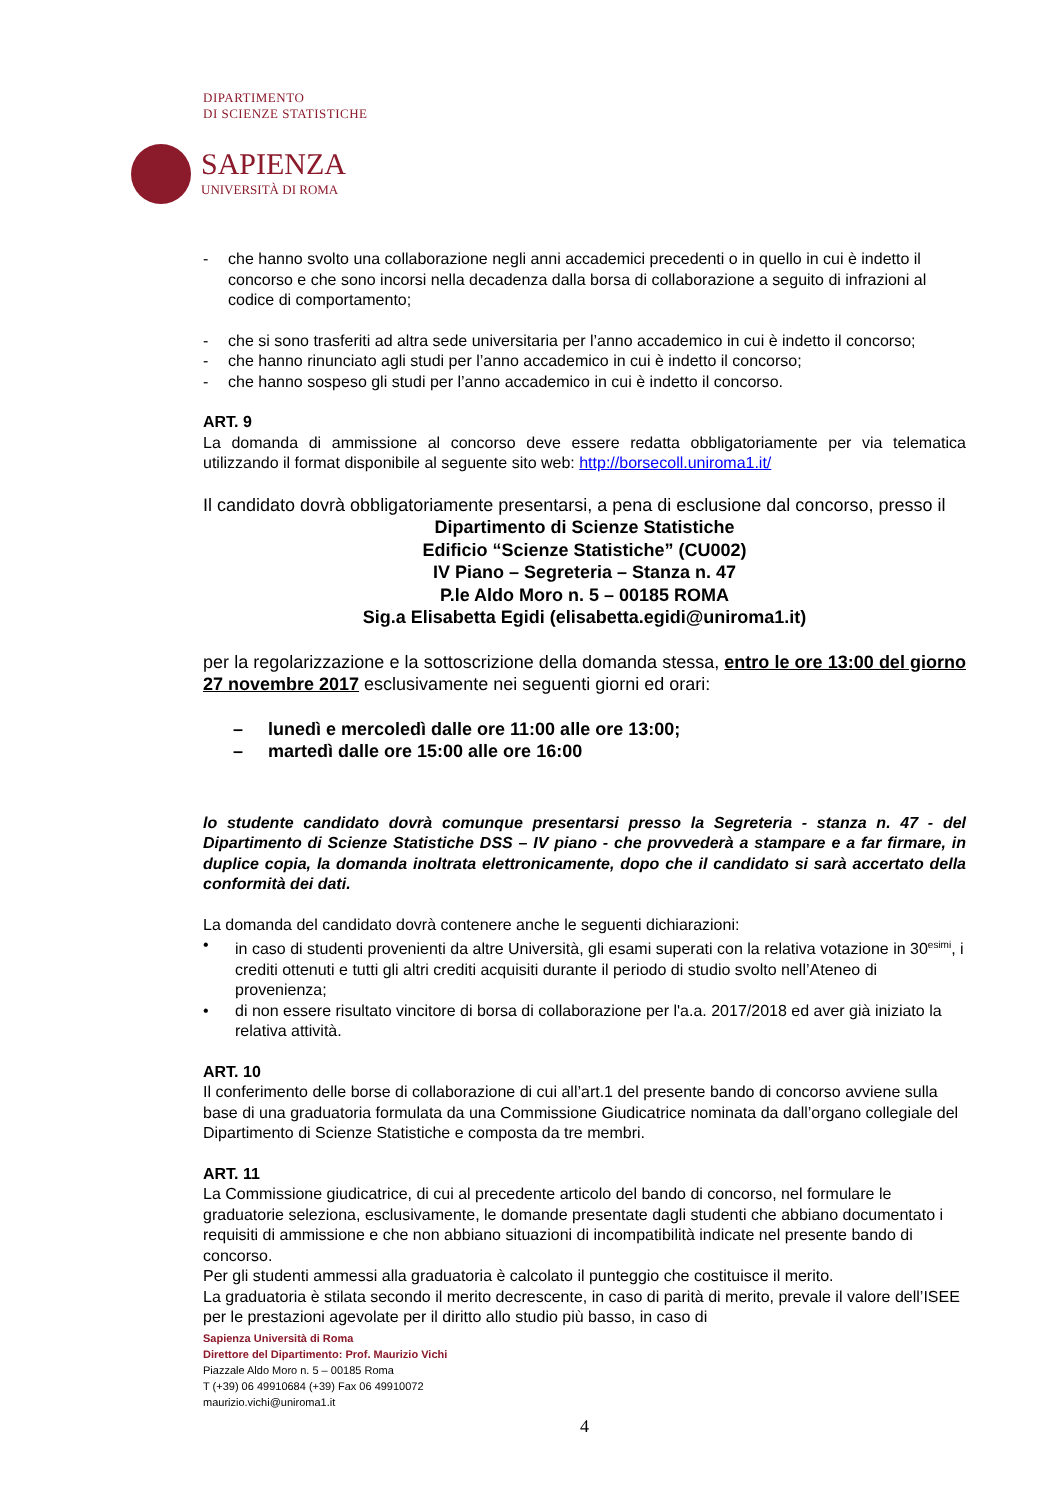DIPARTIMENTO
DI SCIENZE STATISTICHE
SAPIENZA
UNIVERSITÀ DI ROMA
- che hanno svolto una collaborazione negli anni accademici precedenti o in quello in cui è indetto il concorso e che sono incorsi nella decadenza dalla borsa di collaborazione a seguito di infrazioni al codice di comportamento;
- che si sono trasferiti ad altra sede universitaria per l’anno accademico in cui è indetto il concorso;
- che hanno rinunciato agli studi per l’anno accademico in cui è indetto il concorso;
- che hanno sospeso gli studi per l’anno accademico in cui è indetto il concorso.
ART. 9
La domanda di ammissione al concorso deve essere redatta obbligatoriamente per via telematica utilizzando il format disponibile al seguente sito web: http://borsecoll.uniroma1.it/
Il candidato dovrà obbligatoriamente presentarsi, a pena di esclusione dal concorso, presso il
Dipartimento di Scienze Statistiche
Edificio “Scienze Statistiche” (CU002)
IV Piano – Segreteria – Stanza n. 47
P.le Aldo Moro n. 5 – 00185 ROMA
Sig.a Elisabetta Egidi (elisabetta.egidi@uniroma1.it)
per la regolarizzazione e la sottoscrizione della domanda stessa, entro le ore 13:00 del giorno 27 novembre 2017 esclusivamente nei seguenti giorni ed orari:
– lunedì e mercoledì dalle ore 11:00 alle ore 13:00;
– martedì dalle ore 15:00 alle ore 16:00
lo studente candidato dovrà comunque presentarsi presso la Segreteria - stanza n. 47 - del Dipartimento di Scienze Statistiche DSS – IV piano - che provvederà a stampare e a far firmare, in duplice copia, la domanda inoltrata elettronicamente, dopo che il candidato si sarà accertato della conformità dei dati.
La domanda del candidato dovrà contenere anche le seguenti dichiarazioni:
• in caso di studenti provenienti da altre Università, gli esami superati con la relativa votazione in 30<sup>esimi</sup>, i crediti ottenuti e tutti gli altri crediti acquisiti durante il periodo di studio svolto nell’Ateneo di provenienza;
• di non essere risultato vincitore di borsa di collaborazione per l'a.a. 2017/2018 ed aver già iniziato la relativa attività.
ART. 10
Il conferimento delle borse di collaborazione di cui all’art.1 del presente bando di concorso avviene sulla base di una graduatoria formulata da una Commissione Giudicatrice nominata da dall’organo collegiale del Dipartimento di Scienze Statistiche e composta da tre membri.
ART. 11
La Commissione giudicatrice, di cui al precedente articolo del bando di concorso, nel formulare le graduatorie seleziona, esclusivamente, le domande presentate dagli studenti che abbiano documentato i requisiti di ammissione e che non abbiano situazioni di incompatibilità indicate nel presente bando di concorso.
Per gli studenti ammessi alla graduatoria è calcolato il punteggio che costituisce il merito.
La graduatoria è stilata secondo il merito decrescente, in caso di parità di merito, prevale il valore dell’ISEE per le prestazioni agevolate per il diritto allo studio più basso, in caso di
Sapienza Università di Roma
Direttore del Dipartimento: Prof. Maurizio Vichi
Piazzale Aldo Moro n. 5 – 00185 Roma
T (+39) 06 49910684 (+39) Fax 06 49910072
maurizio.vichi@uniroma1.it
4